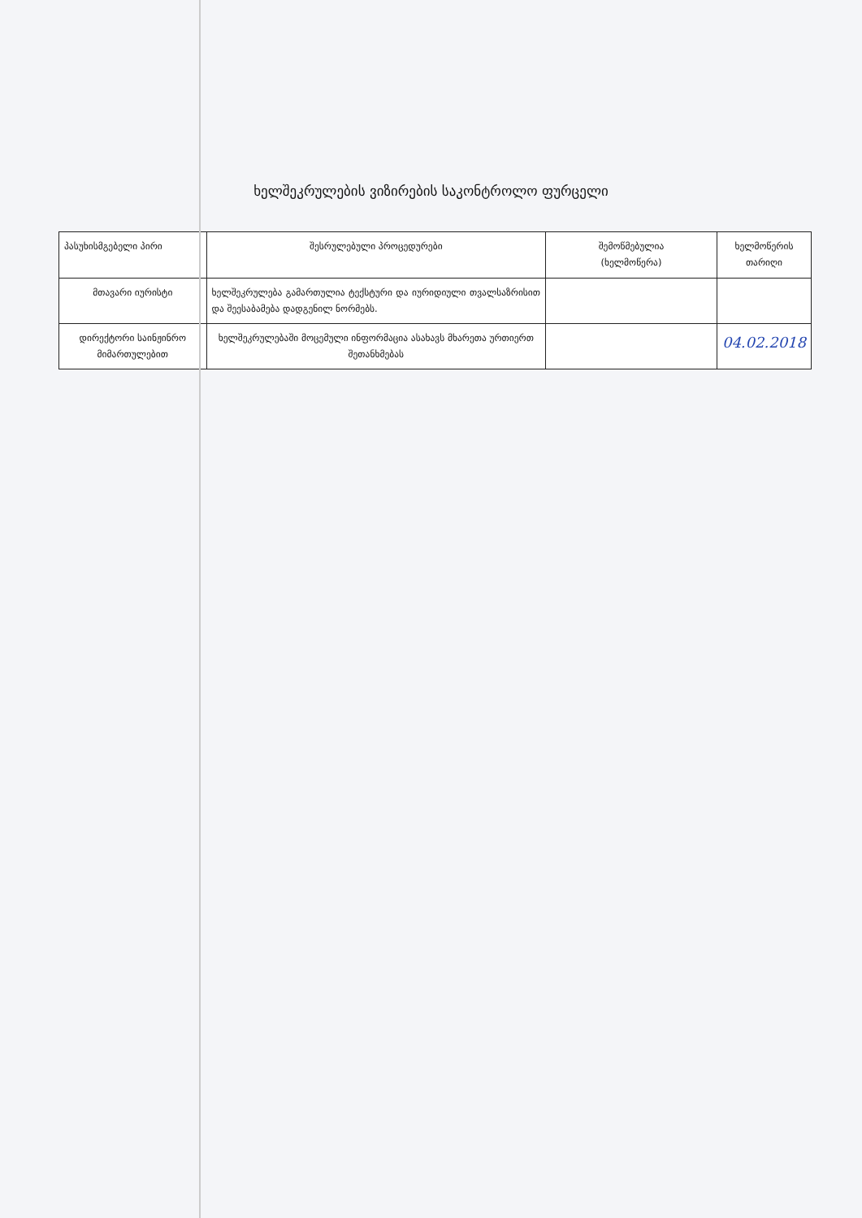ხელშეკრულების ვიზირების საკონტროლო ფურცელი
| პასუხისმგებელი პირი | შესრულებული პროცედურები | შემოწმებულია (ხელმოწერა) | ხელმოწერის თარიღი |
| --- | --- | --- | --- |
| მთავარი იურისტი | ხელშეკრულება გამართულია ტექსტური და იურიდიული თვალსაზრისით და შეესაბამება დადგენილ ნორმებს. | | |
| დირექტორი საინჟინრო მიმართულებით | ხელშეკრულებაში მოცემული ინფორმაცია ასახავს მხარეთა ურთიერთ შეთანხმებას | | 04.02.2018 |